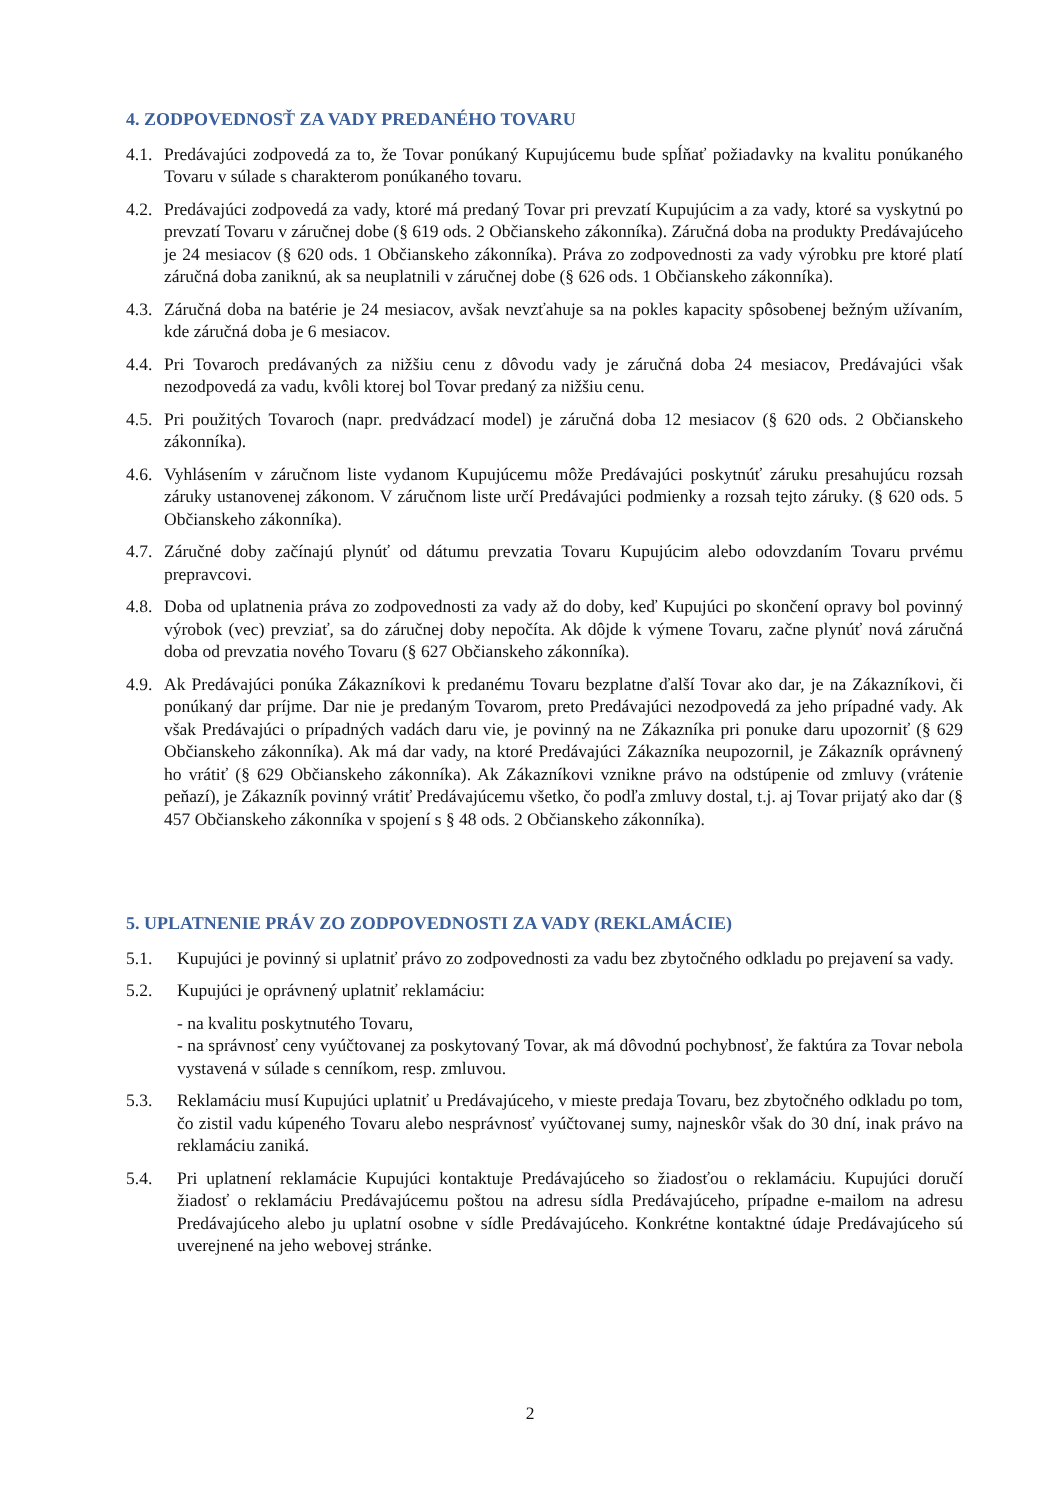4. ZODPOVEDNOSŤ ZA VADY PREDANÉHO TOVARU
4.1. Predávajúci zodpovedá za to, že Tovar ponúkaný Kupujúcemu bude spĺňať požiadavky na kvalitu ponúkaného Tovaru v súlade s charakterom ponúkaného tovaru.
4.2. Predávajúci zodpovedá za vady, ktoré má predaný Tovar pri prevzatí Kupujúcim a za vady, ktoré sa vyskytnú po prevzatí Tovaru v záručnej dobe (§ 619 ods. 2 Občianskeho zákonníka). Záručná doba na produkty Predávajúceho je 24 mesiacov (§ 620 ods. 1 Občianskeho zákonníka). Práva zo zodpovednosti za vady výrobku pre ktoré platí záručná doba zaniknú, ak sa neuplatnili v záručnej dobe (§ 626 ods. 1 Občianskeho zákonníka).
4.3. Záručná doba na batérie je 24 mesiacov, avšak nevzťahuje sa na pokles kapacity spôsobenej bežným užívaním, kde záručná doba je 6 mesiacov.
4.4. Pri Tovaroch predávaných za nižšiu cenu z dôvodu vady je záručná doba 24 mesiacov, Predávajúci však nezodpovedá za vadu, kvôli ktorej bol Tovar predaný za nižšiu cenu.
4.5. Pri použitých Tovaroch (napr. predvádzací model) je záručná doba 12 mesiacov (§ 620 ods. 2 Občianskeho zákonníka).
4.6. Vyhlásením v záručnom liste vydanom Kupujúcemu môže Predávajúci poskytnúť záruku presahujúcu rozsah záruky ustanovenej zákonom. V záručnom liste určí Predávajúci podmienky a rozsah tejto záruky. (§ 620 ods. 5 Občianskeho zákonníka).
4.7. Záručné doby začínajú plynúť od dátumu prevzatia Tovaru Kupujúcim alebo odovzdaním Tovaru prvému prepravcovi.
4.8. Doba od uplatnenia práva zo zodpovednosti za vady až do doby, keď Kupujúci po skončení opravy bol povinný výrobok (vec) prevziať, sa do záručnej doby nepočíta. Ak dôjde k výmene Tovaru, začne plynúť nová záručná doba od prevzatia nového Tovaru (§ 627 Občianskeho zákonníka).
4.9. Ak Predávajúci ponúka Zákazníkovi k predanému Tovaru bezplatne ďalší Tovar ako dar, je na Zákazníkovi, či ponúkaný dar príjme. Dar nie je predaným Tovarom, preto Predávajúci nezodpovedá za jeho prípadné vady. Ak však Predávajúci o prípadných vadách daru vie, je povinný na ne Zákazníka pri ponuke daru upozorniť (§ 629 Občianskeho zákonníka). Ak má dar vady, na ktoré Predávajúci Zákazníka neupozornil, je Zákazník oprávnený ho vrátiť (§ 629 Občianskeho zákonníka). Ak Zákazníkovi vznikne právo na odstúpenie od zmluvy (vrátenie peňazí), je Zákazník povinný vrátiť Predávajúcemu všetko, čo podľa zmluvy dostal, t.j. aj Tovar prijatý ako dar (§ 457 Občianskeho zákonníka v spojení s § 48 ods. 2 Občianskeho zákonníka).
5. UPLATNENIE PRÁV ZO ZODPOVEDNOSTI ZA VADY (REKLAMÁCIE)
5.1. Kupujúci je povinný si uplatniť právo zo zodpovednosti za vadu bez zbytočného odkladu po prejavení sa vady.
5.2. Kupujúci je oprávnený uplatniť reklamáciu:
- na kvalitu poskytnutého Tovaru,
- na správnosť ceny vyúčtovanej za poskytovaný Tovar, ak má dôvodnú pochybnosť, že faktúra za Tovar nebola vystavená v súlade s cenníkom, resp. zmluvou.
5.3. Reklamáciu musí Kupujúci uplatniť u Predávajúceho, v mieste predaja Tovaru, bez zbytočného odkladu po tom, čo zistil vadu kúpeného Tovaru alebo nesprávnosť vyúčtovanej sumy, najneskôr však do 30 dní, inak právo na reklamáciu zaniká.
5.4. Pri uplatnení reklamácie Kupujúci kontaktuje Predávajúceho so žiadosťou o reklamáciu. Kupujúci doručí žiadosť o reklamáciu Predávajúcemu poštou na adresu sídla Predávajúceho, prípadne e-mailom na adresu Predávajúceho alebo ju uplatní osobne v sídle Predávajúceho. Konkrétne kontaktné údaje Predávajúceho sú uverejnené na jeho webovej stránke.
2